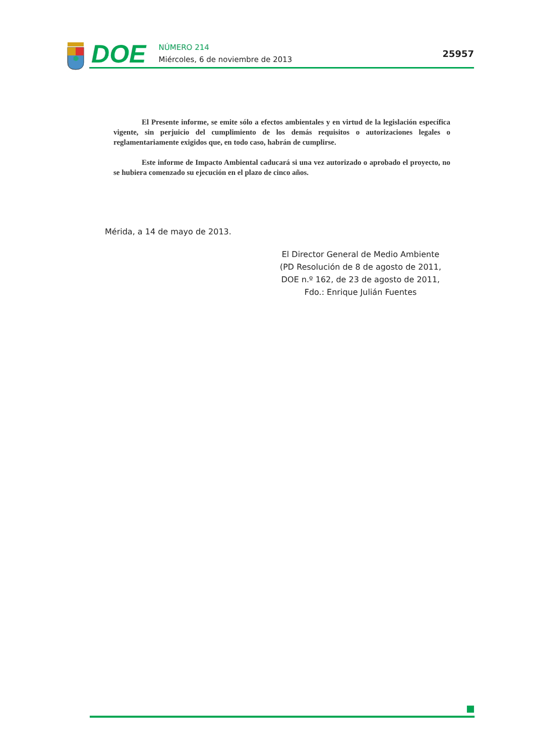DOE
NÚMERO 214
Miércoles, 6 de noviembre de 2013
25957
El Presente informe, se emite sólo a efectos ambientales y en virtud de la legislación específica vigente, sin perjuicio del cumplimiento de los demás requisitos o autorizaciones legales o reglamentariamente exigidos que, en todo caso, habrán de cumplirse.
Este informe de Impacto Ambiental caducará si una vez autorizado o aprobado el proyecto, no se hubiera comenzado su ejecución en el plazo de cinco años.
Mérida, a 14 de mayo de 2013.
El Director General de Medio Ambiente
(PD Resolución de 8 de agosto de 2011,
DOE n.º 162, de 23 de agosto de 2011,
Fdo.: Enrique Julián Fuentes